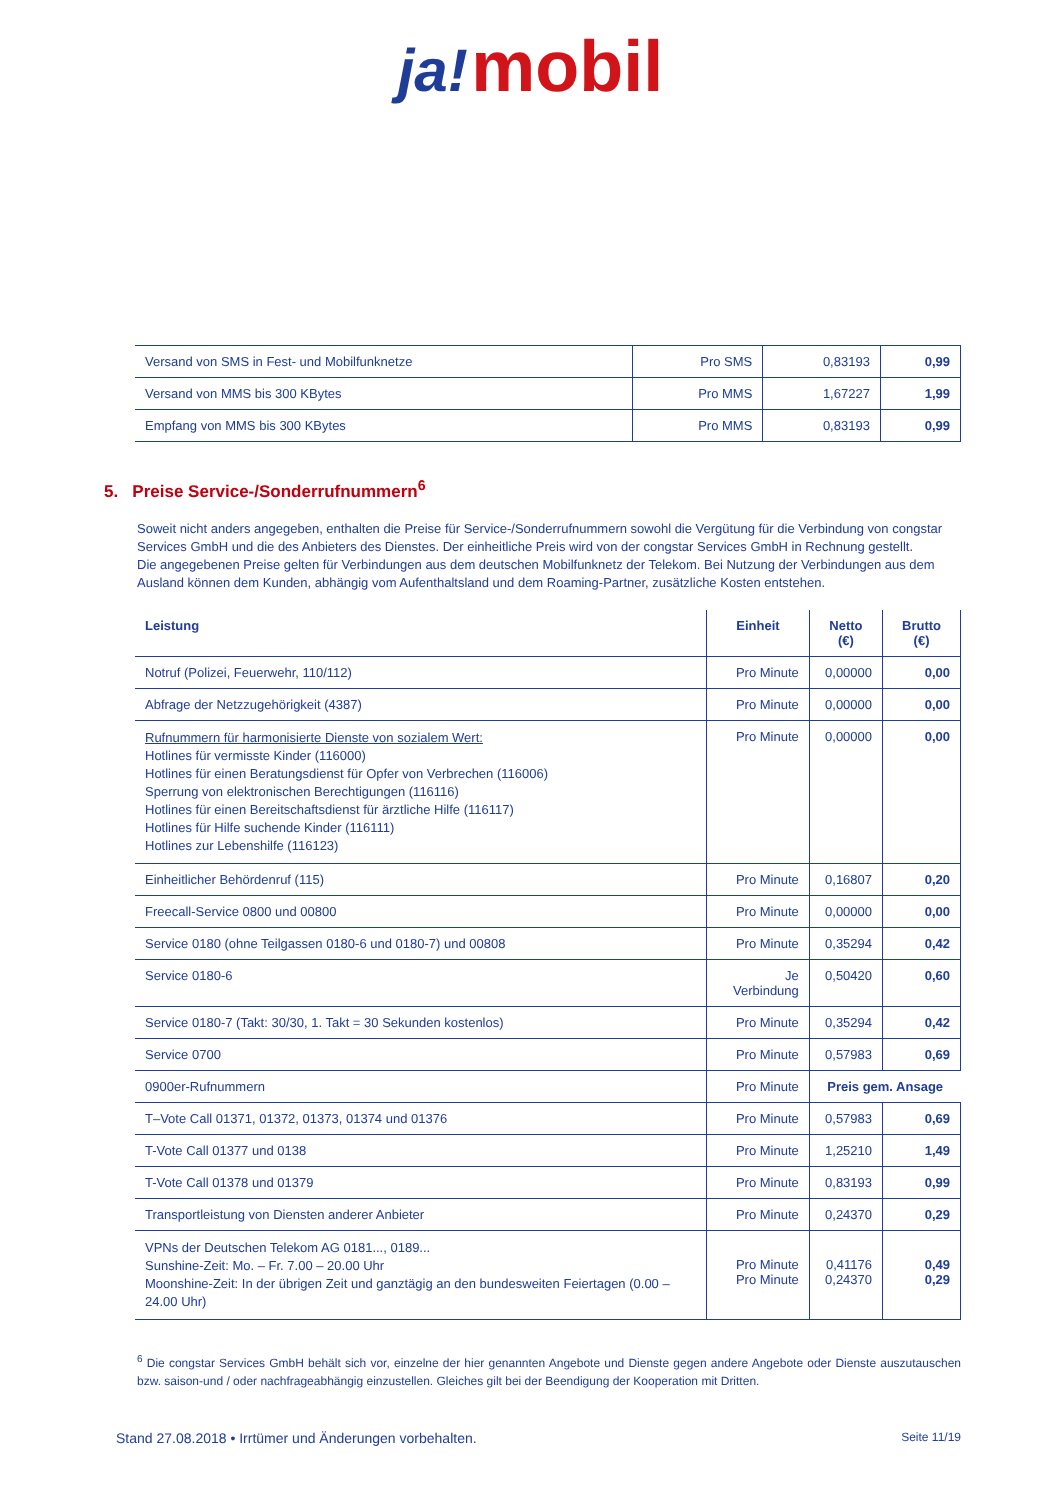ja! mobil
| Versand von SMS in Fest- und Mobilfunknetze | Pro SMS | 0,83193 | 0,99 |
| Versand von MMS bis 300 KBytes | Pro MMS | 1,67227 | 1,99 |
| Empfang von MMS bis 300 KBytes | Pro MMS | 0,83193 | 0,99 |
5. Preise Service-/Sonderrufnummern<sup>6</sup>
Soweit nicht anders angegeben, enthalten die Preise für Service-/Sonderrufnummern sowohl die Vergütung für die Verbindung von congstar Services GmbH und die des Anbieters des Dienstes. Der einheitliche Preis wird von der congstar Services GmbH in Rechnung gestellt.
Die angegebenen Preise gelten für Verbindungen aus dem deutschen Mobilfunknetz der Telekom. Bei Nutzung der Verbindungen aus dem Ausland können dem Kunden, abhängig vom Aufenthaltsland und dem Roaming-Partner, zusätzliche Kosten entstehen.
| Leistung | Einheit | Netto (€) | Brutto (€) |
| --- | --- | --- | --- |
| Notruf (Polizei, Feuerwehr, 110/112) | Pro Minute | 0,00000 | 0,00 |
| Abfrage der Netzzugehörigkeit (4387) | Pro Minute | 0,00000 | 0,00 |
| Rufnummern für harmonisierte Dienste von sozialem Wert: Hotlines für vermisste Kinder (116000) Hotlines für einen Beratungsdienst für Opfer von Verbrechen (116006) Sperrung von elektronischen Berechtigungen (116116) Hotlines für einen Bereitschaftsdienst für ärztliche Hilfe (116117) Hotlines für Hilfe suchende Kinder (116111) Hotlines zur Lebenshilfe (116123) | Pro Minute | 0,00000 | 0,00 |
| Einheitlicher Behördenruf (115) | Pro Minute | 0,16807 | 0,20 |
| Freecall-Service 0800 und 00800 | Pro Minute | 0,00000 | 0,00 |
| Service 0180 (ohne Teilgassen 0180-6 und 0180-7) und 00808 | Pro Minute | 0,35294 | 0,42 |
| Service 0180-6 | Je Verbindung | 0,50420 | 0,60 |
| Service 0180-7 (Takt: 30/30, 1. Takt = 30 Sekunden kostenlos) | Pro Minute | 0,35294 | 0,42 |
| Service 0700 | Pro Minute | 0,57983 | 0,69 |
| 0900er-Rufnummern | Pro Minute | Preis gem. Ansage | |
| T–Vote Call 01371, 01372, 01373, 01374 und 01376 | Pro Minute | 0,57983 | 0,69 |
| T-Vote Call 01377 und 0138 | Pro Minute | 1,25210 | 1,49 |
| T-Vote Call 01378 und 01379 | Pro Minute | 0,83193 | 0,99 |
| Transportleistung von Diensten anderer Anbieter | Pro Minute | 0,24370 | 0,29 |
| VPNs der Deutschen Telekom AG 0181..., 0189... Sunshine-Zeit: Mo. – Fr. 7.00 – 20.00 Uhr Moonshine-Zeit: In der übrigen Zeit und ganztägig an den bundesweiten Feiertagen (0.00 – 24.00 Uhr) | Pro Minute Pro Minute | 0,41176 0,24370 | 0,49 0,29 |
<sup>6</sup> Die congstar Services GmbH behält sich vor, einzelne der hier genannten Angebote und Dienste gegen andere Angebote oder Dienste auszutauschen bzw. saison-und / oder nachfrageabhängig einzustellen. Gleiches gilt bei der Beendigung der Kooperation mit Dritten.
Stand 27.08.2018 • Irrtümer und Änderungen vorbehalten. Seite 11/19